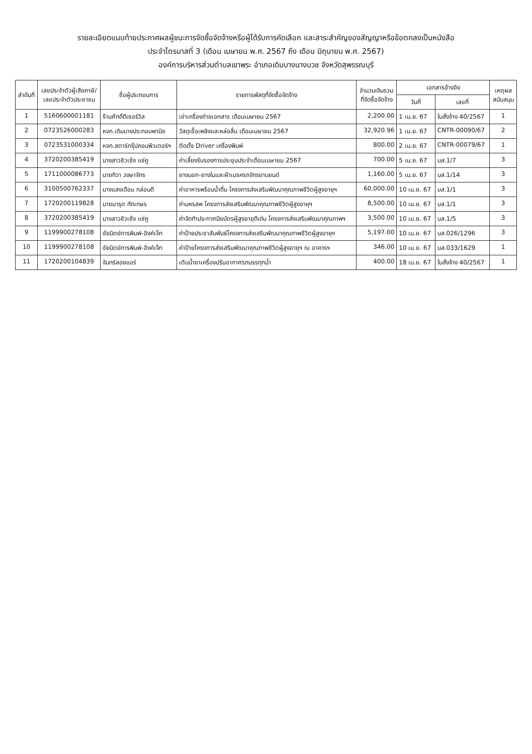รายละเอียดแนบท้ายประกาศผลผู้ชนะการจัดซื้อจัดจ้างหรือผู้ได้รับการคัดเลือก และสาระสำคัญของสัญญาหรือข้อตกลงเป็นหนังสือ
ประจำไตรมาสที่ 3 (เดือน เมษายน พ.ศ. 2567 ถึง เดือน มิถุนายน พ.ศ. 2567)
องค์การบริหารส่วนตำบลเขาพระ อำเภอเดิมบางนางบวช จังหวัดสุพรรณบุรี
| ลำดับที่ | เลขประจำตัวผู้เสียภาษี/ เลขประจำตัวประชาชน | ชื่อผู้ประกอบการ | รายการพัสดุที่จัดซื้อจัดจ้าง | จำนวนเงินรวม ที่จัดซื้อจัดจ้าง | เอกสารอ้างอิง | | เหตุผล สนับสนุน |
| --- | --- | --- | --- | --- | --- | --- | --- |
| | | | | | วันที่ | เลขที่ | |
| 1 | 5160600001181 | ร้านศักดิ์ดีเซอร์วิส | เช่าเครื่องถ่ายเอกสาร เดือนเมษายน 2567 | 2,200.00 | 1 เม.ย. 67 | ใบสั่งจ้าง 40/2567 | 1 |
| 2 | 0723526000283 | หจก.เดิมบางประกอบพานิช | วัสดุเชื้อเพลิงและหล่อลื่น เดือนเมษายน 2567 | 32,920.96 | 1 เม.ย. 67 | CNTR-00090/67 | 2 |
| 3 | 0723531000334 | หจก.สตาร์กรุ๊ปคอมพิวเตอร์ฯ | ติดตั้ง Driver เครื่องพิมพ์ | 800.00 | 2 เม.ย. 67 | CNTR-00079/67 | 1 |
| 4 | 3720200385419 | นางสาวชิวเซ้ง แซ่คู | ค่าเลี้ยงรับรองการประชุมประจำเดือนเมษายน 2567 | 700.00 | 5 เม.ย. 67 | บส.1/7 | 3 |
| 5 | 1711000086773 | นายทิวา วงษาจักร | ยางนอก-ยางในและผ้าเบรครถจักรยานยนต์ | 1,160.00 | 5 เม.ย. 67 | บส.1/14 | 3 |
| 6 | 3100500762337 | นางแสงเดือน กล่อมดี | ค่าอาหารพร้อมน้ำดื่ม โครงการส่งเสริมพัฒนาคุณภาพชีวิตผู้สูงอายุฯ | 60,000.00 | 10 เม.ย. 67 | บส.1/1 | 3 |
| 7 | 1720200119828 | นายมารุต ทักเกษร | ค่ามหรสพ โครงการส่งเสริมพัฒนาคุณภาพชีวิตผู้สูงอายุฯ | 8,500.00 | 10 เม.ย. 67 | บส.1/1 | 3 |
| 8 | 3720200385419 | นางสาวชิวเซ้ง แซ่คู | ค่าจัดทำประกาศนียบัตรผู้สูงอายุดีเด่น โครงการส่งเสริมพัฒนาคุณภาพฯ | 3,500.00 | 10 เม.ย. 67 | บส.1/5 | 3 |
| 9 | 1199900278108 | ชัยนิตย์การพิมพ์-อิงค์เจ็ท | ค่าป้ายประชาสัมพันธ์โครงการส่งเสริมพัฒนาคุณภาพชีวิตผู้สูงอายุฯ | 5,197.00 | 10 เม.ย. 67 | บส.026/1296 | 3 |
| 10 | 1199900278108 | ชัยนิตย์การพิมพ์-อิงค์เจ็ท | ค่าป้ายโครงการส่งเสริมพัฒนาคุณภาพชีวิตผู้สูงอายุฯ ณ อาคารฯ | 346.00 | 10 เม.ย. 67 | บส.033/1629 | 1 |
| 11 | 1720200104839 | จันทร์ลอยแอร์ | เติมน้ำยาเครื่องปรับอากาศรถบรรทุกน้ำ | 400.00 | 18 เม.ย. 67 | ใบสั่งจ้าง 40/2567 | 1 |